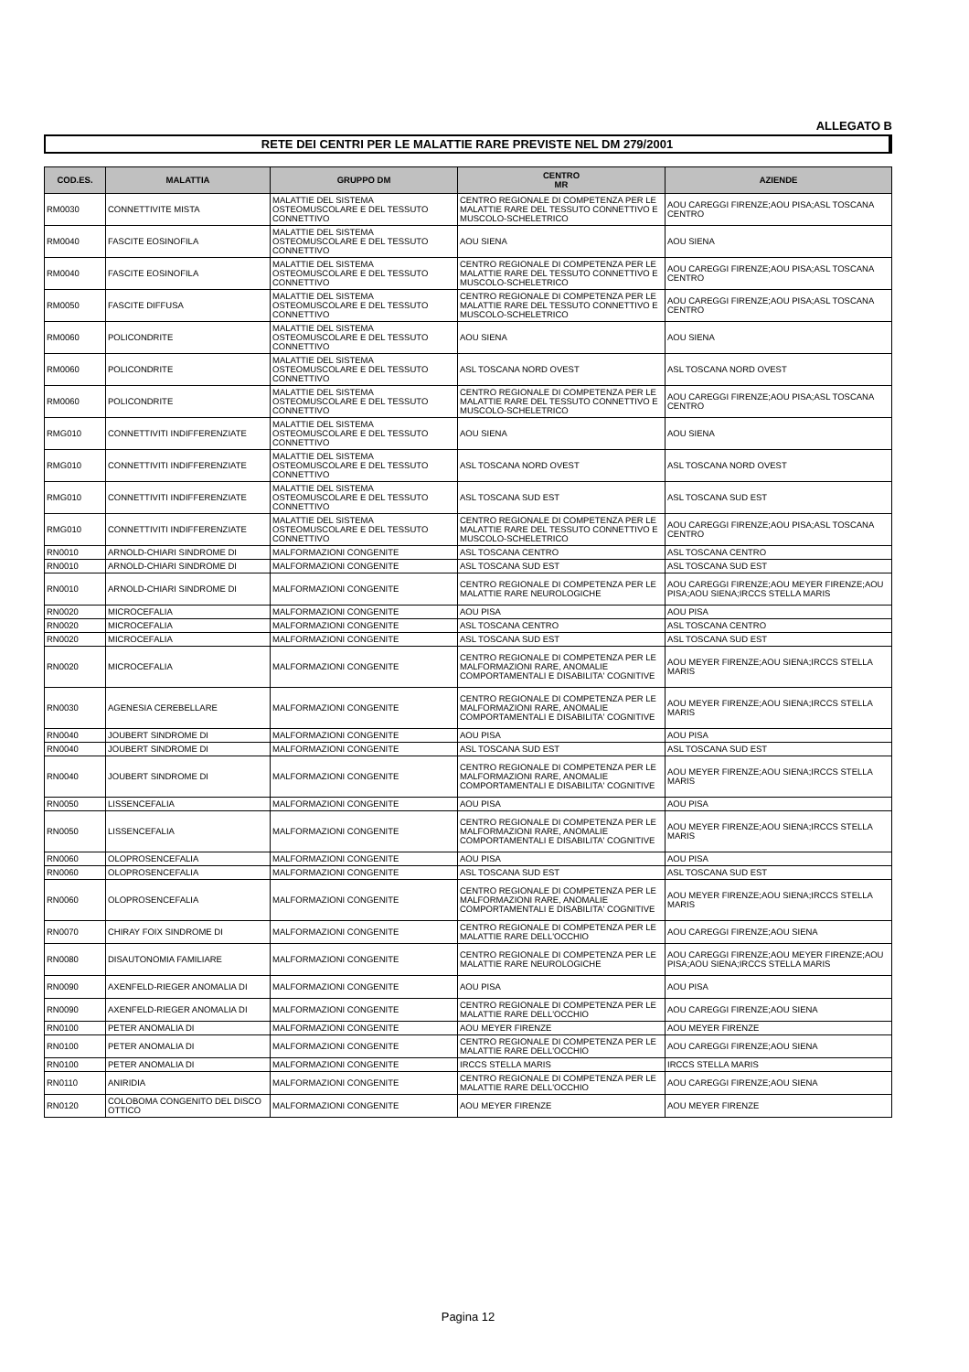ALLEGATO B
RETE DEI CENTRI PER LE MALATTIE RARE PREVISTE NEL DM 279/2001
| COD.ES. | MALATTIA | GRUPPO DM | CENTRO MR | AZIENDE |
| --- | --- | --- | --- | --- |
| RM0030 | CONNETTIVITE MISTA | MALATTIE DEL SISTEMA OSTEOMUSCOLARE E DEL TESSUTO CONNETTIVO | CENTRO REGIONALE DI COMPETENZA PER LE MALATTIE RARE DEL TESSUTO CONNETTIVO E MUSCOLO-SCHELETRICO | AOU CAREGGI FIRENZE;AOU PISA;ASL TOSCANA CENTRO |
| RM0040 | FASCITE EOSINOFILA | MALATTIE DEL SISTEMA OSTEOMUSCOLARE E DEL TESSUTO CONNETTIVO | AOU SIENA | AOU SIENA |
| RM0040 | FASCITE EOSINOFILA | MALATTIE DEL SISTEMA OSTEOMUSCOLARE E DEL TESSUTO CONNETTIVO | CENTRO REGIONALE DI COMPETENZA PER LE MALATTIE RARE DEL TESSUTO CONNETTIVO E MUSCOLO-SCHELETRICO | AOU CAREGGI FIRENZE;AOU PISA;ASL TOSCANA CENTRO |
| RM0050 | FASCITE DIFFUSA | MALATTIE DEL SISTEMA OSTEOMUSCOLARE E DEL TESSUTO CONNETTIVO | CENTRO REGIONALE DI COMPETENZA PER LE MALATTIE RARE DEL TESSUTO CONNETTIVO E MUSCOLO-SCHELETRICO | AOU CAREGGI FIRENZE;AOU PISA;ASL TOSCANA CENTRO |
| RM0060 | POLICONDRITE | MALATTIE DEL SISTEMA OSTEOMUSCOLARE E DEL TESSUTO CONNETTIVO | AOU SIENA | AOU SIENA |
| RM0060 | POLICONDRITE | MALATTIE DEL SISTEMA OSTEOMUSCOLARE E DEL TESSUTO CONNETTIVO | ASL TOSCANA NORD OVEST | ASL TOSCANA NORD OVEST |
| RM0060 | POLICONDRITE | MALATTIE DEL SISTEMA OSTEOMUSCOLARE E DEL TESSUTO CONNETTIVO | CENTRO REGIONALE DI COMPETENZA PER LE MALATTIE RARE DEL TESSUTO CONNETTIVO E MUSCOLO-SCHELETRICO | AOU CAREGGI FIRENZE;AOU PISA;ASL TOSCANA CENTRO |
| RMG010 | CONNETTIVITI INDIFFERENZIATE | MALATTIE DEL SISTEMA OSTEOMUSCOLARE E DEL TESSUTO CONNETTIVO | AOU SIENA | AOU SIENA |
| RMG010 | CONNETTIVITI INDIFFERENZIATE | MALATTIE DEL SISTEMA OSTEOMUSCOLARE E DEL TESSUTO CONNETTIVO | ASL TOSCANA NORD OVEST | ASL TOSCANA NORD OVEST |
| RMG010 | CONNETTIVITI INDIFFERENZIATE | MALATTIE DEL SISTEMA OSTEOMUSCOLARE E DEL TESSUTO CONNETTIVO | ASL TOSCANA SUD EST | ASL TOSCANA SUD EST |
| RMG010 | CONNETTIVITI INDIFFERENZIATE | MALATTIE DEL SISTEMA OSTEOMUSCOLARE E DEL TESSUTO CONNETTIVO | CENTRO REGIONALE DI COMPETENZA PER LE MALATTIE RARE DEL TESSUTO CONNETTIVO E MUSCOLO-SCHELETRICO | AOU CAREGGI FIRENZE;AOU PISA;ASL TOSCANA CENTRO |
| RN0010 | ARNOLD-CHIARI SINDROME DI | MALFORMAZIONI CONGENITE | ASL TOSCANA CENTRO | ASL TOSCANA CENTRO |
| RN0010 | ARNOLD-CHIARI SINDROME DI | MALFORMAZIONI CONGENITE | ASL TOSCANA SUD EST | ASL TOSCANA SUD EST |
| RN0010 | ARNOLD-CHIARI SINDROME DI | MALFORMAZIONI CONGENITE | CENTRO REGIONALE DI COMPETENZA PER LE MALATTIE RARE NEUROLOGICHE | AOU CAREGGI FIRENZE;AOU MEYER FIRENZE;AOU PISA;AOU SIENA;IRCCS STELLA MARIS |
| RN0020 | MICROCEFALIA | MALFORMAZIONI CONGENITE | AOU PISA | AOU PISA |
| RN0020 | MICROCEFALIA | MALFORMAZIONI CONGENITE | ASL TOSCANA CENTRO | ASL TOSCANA CENTRO |
| RN0020 | MICROCEFALIA | MALFORMAZIONI CONGENITE | ASL TOSCANA SUD EST | ASL TOSCANA SUD EST |
| RN0020 | MICROCEFALIA | MALFORMAZIONI CONGENITE | CENTRO REGIONALE DI COMPETENZA PER LE MALFORMAZIONI RARE, ANOMALIE COMPORTAMENTALI E DISABILITA' COGNITIVE | AOU MEYER FIRENZE;AOU SIENA;IRCCS STELLA MARIS |
| RN0030 | AGENESIA CEREBELLARE | MALFORMAZIONI CONGENITE | CENTRO REGIONALE DI COMPETENZA PER LE MALFORMAZIONI RARE, ANOMALIE COMPORTAMENTALI E DISABILITA' COGNITIVE | AOU MEYER FIRENZE;AOU SIENA;IRCCS STELLA MARIS |
| RN0040 | JOUBERT SINDROME DI | MALFORMAZIONI CONGENITE | AOU PISA | AOU PISA |
| RN0040 | JOUBERT SINDROME DI | MALFORMAZIONI CONGENITE | ASL TOSCANA SUD EST | ASL TOSCANA SUD EST |
| RN0040 | JOUBERT SINDROME DI | MALFORMAZIONI CONGENITE | CENTRO REGIONALE DI COMPETENZA PER LE MALFORMAZIONI RARE, ANOMALIE COMPORTAMENTALI E DISABILITA' COGNITIVE | AOU MEYER FIRENZE;AOU SIENA;IRCCS STELLA MARIS |
| RN0050 | LISSENCEFALIA | MALFORMAZIONI CONGENITE | AOU PISA | AOU PISA |
| RN0050 | LISSENCEFALIA | MALFORMAZIONI CONGENITE | CENTRO REGIONALE DI COMPETENZA PER LE MALFORMAZIONI RARE, ANOMALIE COMPORTAMENTALI E DISABILITA' COGNITIVE | AOU MEYER FIRENZE;AOU SIENA;IRCCS STELLA MARIS |
| RN0060 | OLOPROSENCEFALIA | MALFORMAZIONI CONGENITE | AOU PISA | AOU PISA |
| RN0060 | OLOPROSENCEFALIA | MALFORMAZIONI CONGENITE | ASL TOSCANA SUD EST | ASL TOSCANA SUD EST |
| RN0060 | OLOPROSENCEFALIA | MALFORMAZIONI CONGENITE | CENTRO REGIONALE DI COMPETENZA PER LE MALFORMAZIONI RARE, ANOMALIE COMPORTAMENTALI E DISABILITA' COGNITIVE | AOU MEYER FIRENZE;AOU SIENA;IRCCS STELLA MARIS |
| RN0070 | CHIRAY FOIX SINDROME DI | MALFORMAZIONI CONGENITE | CENTRO REGIONALE DI COMPETENZA PER LE MALATTIE RARE DELL'OCCHIO | AOU CAREGGI FIRENZE;AOU SIENA |
| RN0080 | DISAUTONOMIA FAMILIARE | MALFORMAZIONI CONGENITE | CENTRO REGIONALE DI COMPETENZA PER LE MALATTIE RARE NEUROLOGICHE | AOU CAREGGI FIRENZE;AOU MEYER FIRENZE;AOU PISA;AOU SIENA;IRCCS STELLA MARIS |
| RN0090 | AXENFELD-RIEGER ANOMALIA DI | MALFORMAZIONI CONGENITE | AOU PISA | AOU PISA |
| RN0090 | AXENFELD-RIEGER ANOMALIA DI | MALFORMAZIONI CONGENITE | CENTRO REGIONALE DI COMPETENZA PER LE MALATTIE RARE DELL'OCCHIO | AOU CAREGGI FIRENZE;AOU SIENA |
| RN0100 | PETER ANOMALIA DI | MALFORMAZIONI CONGENITE | AOU MEYER FIRENZE | AOU MEYER FIRENZE |
| RN0100 | PETER ANOMALIA DI | MALFORMAZIONI CONGENITE | CENTRO REGIONALE DI COMPETENZA PER LE MALATTIE RARE DELL'OCCHIO | AOU CAREGGI FIRENZE;AOU SIENA |
| RN0100 | PETER ANOMALIA DI | MALFORMAZIONI CONGENITE | IRCCS STELLA MARIS | IRCCS STELLA MARIS |
| RN0110 | ANIRIDIA | MALFORMAZIONI CONGENITE | CENTRO REGIONALE DI COMPETENZA PER LE MALATTIE RARE DELL'OCCHIO | AOU CAREGGI FIRENZE;AOU SIENA |
| RN0120 | COLOBOMA CONGENITO DEL DISCO OTTICO | MALFORMAZIONI CONGENITE | AOU MEYER FIRENZE | AOU MEYER FIRENZE |
Pagina 12